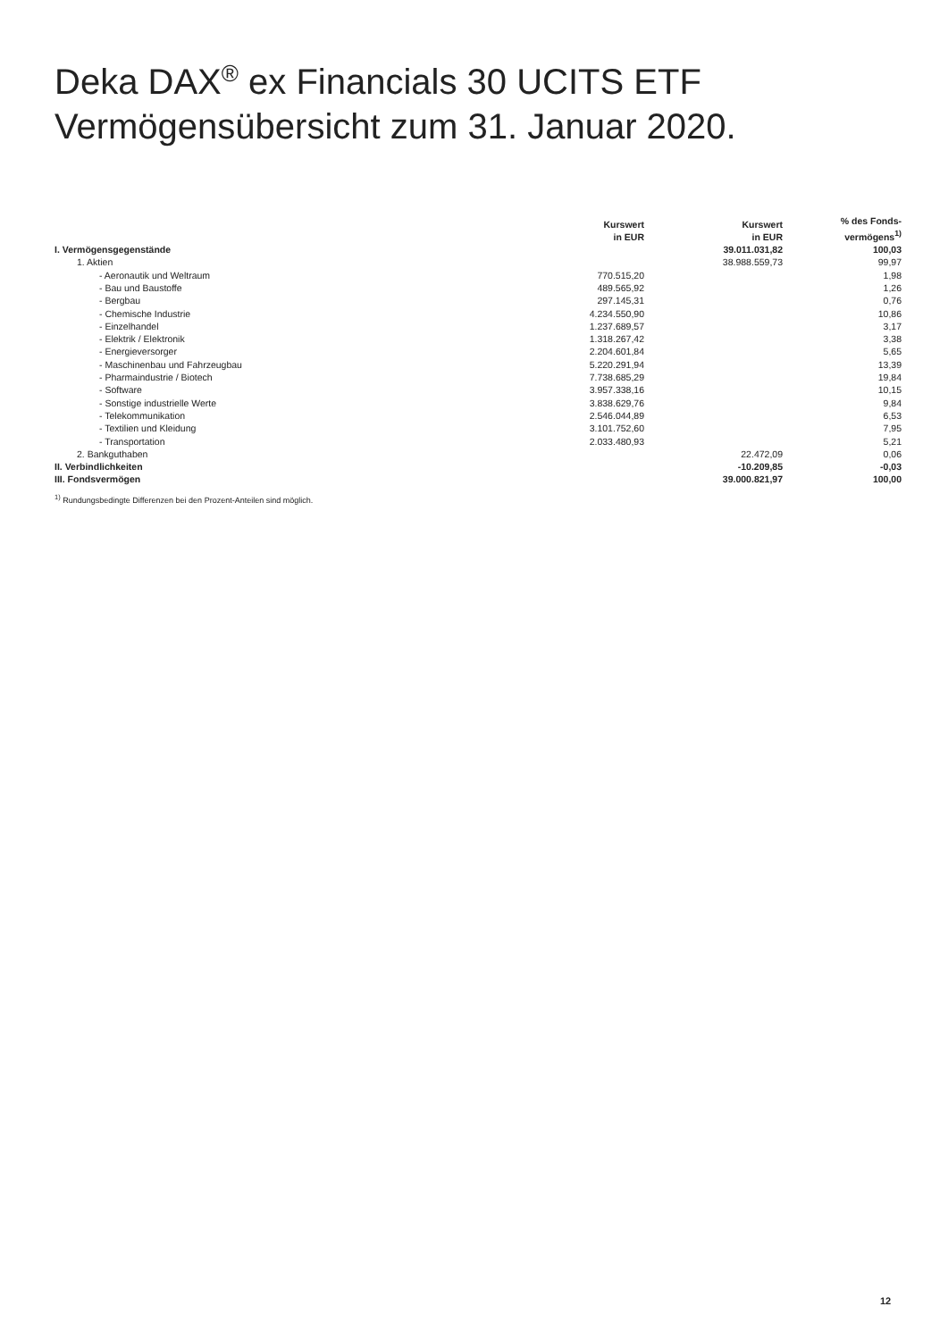Deka DAX<sup>®</sup> ex Financials 30 UCITS ETF
Vermögensübersicht zum 31. Januar 2020.
| | Kurswert in EUR | Kurswert in EUR | % des Fonds- vermögens<sup>1)</sup> |
| --- | --- | --- | --- |
| I. Vermögensgegenstände | | 39.011.031,82 | 100,03 |
| 1. Aktien | | 38.988.559,73 | 99,97 |
| - Aeronautik und Weltraum | 770.515,20 | | 1,98 |
| - Bau und Baustoffe | 489.565,92 | | 1,26 |
| - Bergbau | 297.145,31 | | 0,76 |
| - Chemische Industrie | 4.234.550,90 | | 10,86 |
| - Einzelhandel | 1.237.689,57 | | 3,17 |
| - Elektrik / Elektronik | 1.318.267,42 | | 3,38 |
| - Energieversorger | 2.204.601,84 | | 5,65 |
| - Maschinenbau und Fahrzeugbau | 5.220.291,94 | | 13,39 |
| - Pharmaindustrie / Biotech | 7.738.685,29 | | 19,84 |
| - Software | 3.957.338,16 | | 10,15 |
| - Sonstige industrielle Werte | 3.838.629,76 | | 9,84 |
| - Telekommunikation | 2.546.044,89 | | 6,53 |
| - Textilien und Kleidung | 3.101.752,60 | | 7,95 |
| - Transportation | 2.033.480,93 | | 5,21 |
| 2. Bankguthaben | | 22.472,09 | 0,06 |
| II. Verbindlichkeiten | | -10.209,85 | -0,03 |
| III. Fondsvermögen | | 39.000.821,97 | 100,00 |
<sup>1)</sup> Rundungsbedingte Differenzen bei den Prozent-Anteilen sind möglich.
12